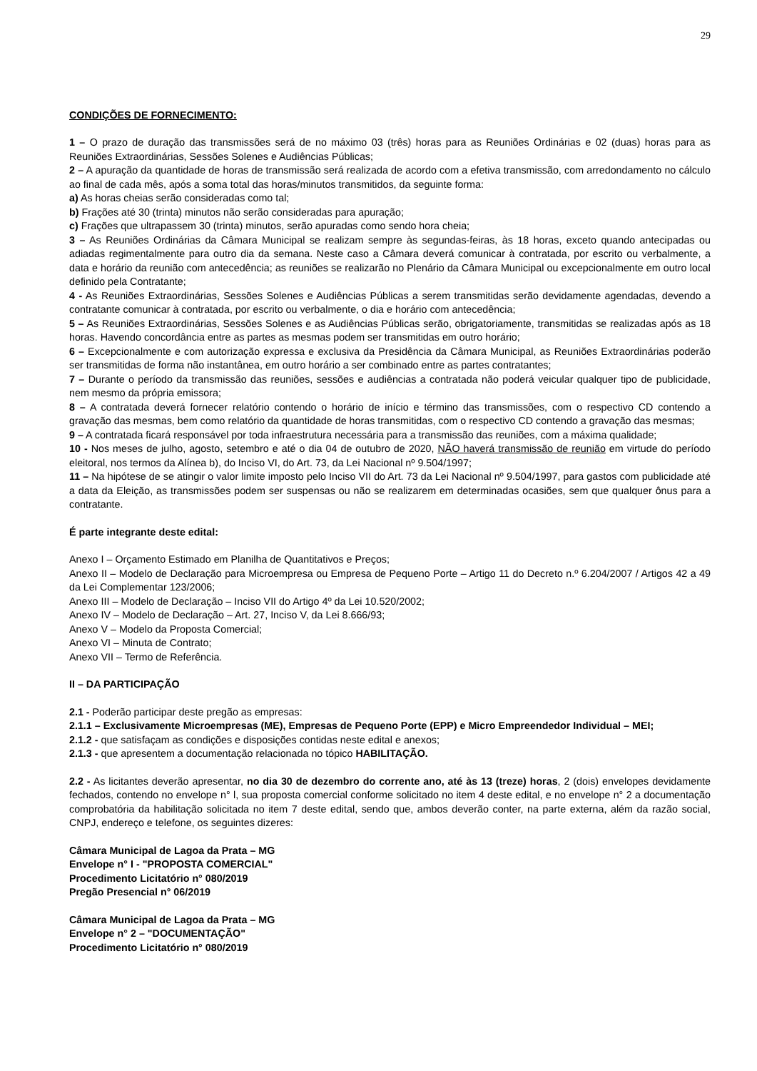29
CONDIÇÕES DE FORNECIMENTO:
1 – O prazo de duração das transmissões será de no máximo 03 (três) horas para as Reuniões Ordinárias e 02 (duas) horas para as Reuniões Extraordinárias, Sessões Solenes e Audiências Públicas;
2 – A apuração da quantidade de horas de transmissão será realizada de acordo com a efetiva transmissão, com arredondamento no cálculo ao final de cada mês, após a soma total das horas/minutos transmitidos, da seguinte forma:
a) As horas cheias serão consideradas como tal;
b) Frações até 30 (trinta) minutos não serão consideradas para apuração;
c) Frações que ultrapassem 30 (trinta) minutos, serão apuradas como sendo hora cheia;
3 – As Reuniões Ordinárias da Câmara Municipal se realizam sempre às segundas-feiras, às 18 horas, exceto quando antecipadas ou adiadas regimentalmente para outro dia da semana. Neste caso a Câmara deverá comunicar à contratada, por escrito ou verbalmente, a data e horário da reunião com antecedência; as reuniões se realizarão no Plenário da Câmara Municipal ou excepcionalmente em outro local definido pela Contratante;
4 - As Reuniões Extraordinárias, Sessões Solenes e Audiências Públicas a serem transmitidas serão devidamente agendadas, devendo a contratante comunicar à contratada, por escrito ou verbalmente, o dia e horário com antecedência;
5 – As Reuniões Extraordinárias, Sessões Solenes e as Audiências Públicas serão, obrigatoriamente, transmitidas se realizadas após as 18 horas. Havendo concordância entre as partes as mesmas podem ser transmitidas em outro horário;
6 – Excepcionalmente e com autorização expressa e exclusiva da Presidência da Câmara Municipal, as Reuniões Extraordinárias poderão ser transmitidas de forma não instantânea, em outro horário a ser combinado entre as partes contratantes;
7 – Durante o período da transmissão das reuniões, sessões e audiências a contratada não poderá veicular qualquer tipo de publicidade, nem mesmo da própria emissora;
8 – A contratada deverá fornecer relatório contendo o horário de início e término das transmissões, com o respectivo CD contendo a gravação das mesmas, bem como relatório da quantidade de horas transmitidas, com o respectivo CD contendo a gravação das mesmas;
9 – A contratada ficará responsável por toda infraestrutura necessária para a transmissão das reuniões, com a máxima qualidade;
10 - Nos meses de julho, agosto, setembro e até o dia 04 de outubro de 2020, NÃO haverá transmissão de reunião em virtude do período eleitoral, nos termos da Alínea b), do Inciso VI, do Art. 73, da Lei Nacional nº 9.504/1997;
11 – Na hipótese de se atingir o valor limite imposto pelo Inciso VII do Art. 73 da Lei Nacional nº 9.504/1997, para gastos com publicidade até a data da Eleição, as transmissões podem ser suspensas ou não se realizarem em determinadas ocasiões, sem que qualquer ônus para a contratante.
É parte integrante deste edital:
Anexo I – Orçamento Estimado em Planilha de Quantitativos e Preços;
Anexo II – Modelo de Declaração para Microempresa ou Empresa de Pequeno Porte – Artigo 11 do Decreto n.º 6.204/2007 / Artigos 42 a 49 da Lei Complementar 123/2006;
Anexo III – Modelo de Declaração – Inciso VII do Artigo 4º da Lei 10.520/2002;
Anexo IV – Modelo de Declaração – Art. 27, Inciso V, da Lei 8.666/93;
Anexo V – Modelo da Proposta Comercial;
Anexo VI – Minuta de Contrato;
Anexo VII – Termo de Referência.
II – DA PARTICIPAÇÃO
2.1 - Poderão participar deste pregão as empresas:
2.1.1 – Exclusivamente Microempresas (ME), Empresas de Pequeno Porte (EPP) e Micro Empreendedor Individual – MEI;
2.1.2 - que satisfaçam as condições e disposições contidas neste edital e anexos;
2.1.3 - que apresentem a documentação relacionada no tópico HABILITAÇÃO.
2.2 - As licitantes deverão apresentar, no dia 30 de dezembro do corrente ano, até às 13 (treze) horas, 2 (dois) envelopes devidamente fechados, contendo no envelope n° l, sua proposta comercial conforme solicitado no item 4 deste edital, e no envelope n° 2 a documentação comprobatória da habilitação solicitada no item 7 deste edital, sendo que, ambos deverão conter, na parte externa, além da razão social, CNPJ, endereço e telefone, os seguintes dizeres:
Câmara Municipal de Lagoa da Prata – MG
Envelope n° I - "PROPOSTA COMERCIAL"
Procedimento Licitatório n° 080/2019
Pregão Presencial n° 06/2019
Câmara Municipal de Lagoa da Prata – MG
Envelope n° 2 – "DOCUMENTAÇÃO"
Procedimento Licitatório n° 080/2019